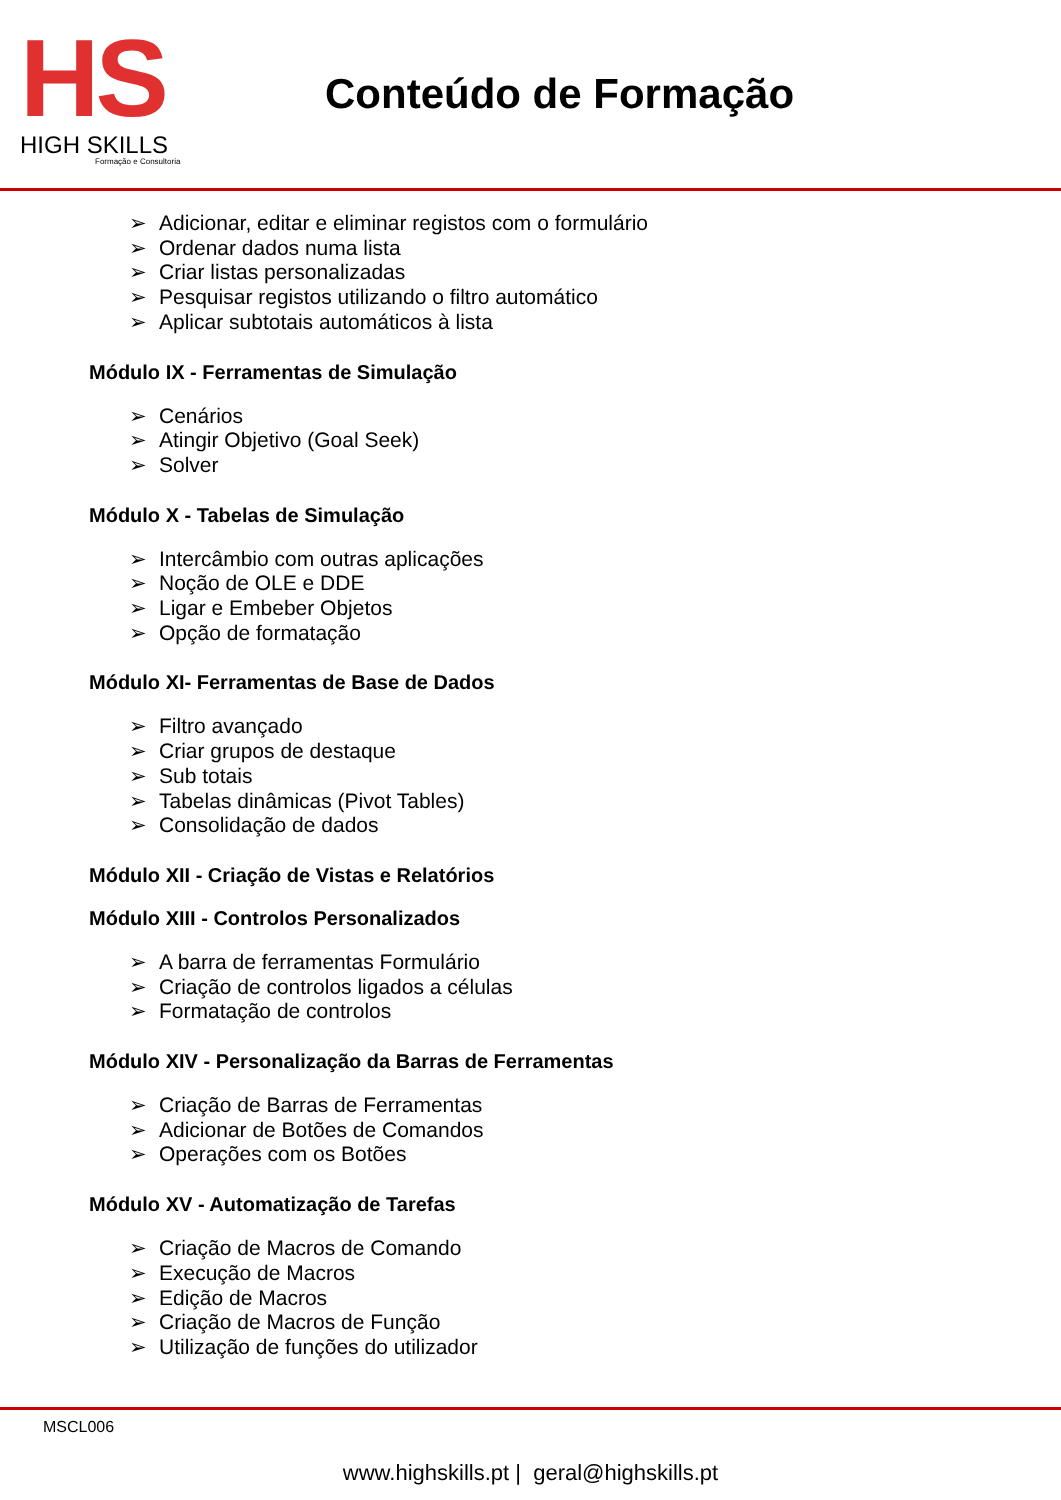HS
HIGH SKILLS
Formação e Consultoria
Conteúdo de Formação
➢ Adicionar, editar e eliminar registos com o formulário
➢ Ordenar dados numa lista
➢ Criar listas personalizadas
➢ Pesquisar registos utilizando o filtro automático
➢ Aplicar subtotais automáticos à lista
Módulo IX - Ferramentas de Simulação
➢ Cenários
➢ Atingir Objetivo (Goal Seek)
➢ Solver
Módulo X - Tabelas de Simulação
➢ Intercâmbio com outras aplicações
➢ Noção de OLE e DDE
➢ Ligar e Embeber Objetos
➢ Opção de formatação
Módulo XI- Ferramentas de Base de Dados
➢ Filtro avançado
➢ Criar grupos de destaque
➢ Sub totais
➢ Tabelas dinâmicas (Pivot Tables)
➢ Consolidação de dados
Módulo XII - Criação de Vistas e Relatórios
Módulo XIII - Controlos Personalizados
➢ A barra de ferramentas Formulário
➢ Criação de controlos ligados a células
➢ Formatação de controlos
Módulo XIV - Personalização da Barras de Ferramentas
➢ Criação de Barras de Ferramentas
➢ Adicionar de Botões de Comandos
➢ Operações com os Botões
Módulo XV - Automatização de Tarefas
➢ Criação de Macros de Comando
➢ Execução de Macros
➢ Edição de Macros
➢ Criação de Macros de Função
➢ Utilização de funções do utilizador
MSCL006
www.highskills.pt | geral@highskills.pt